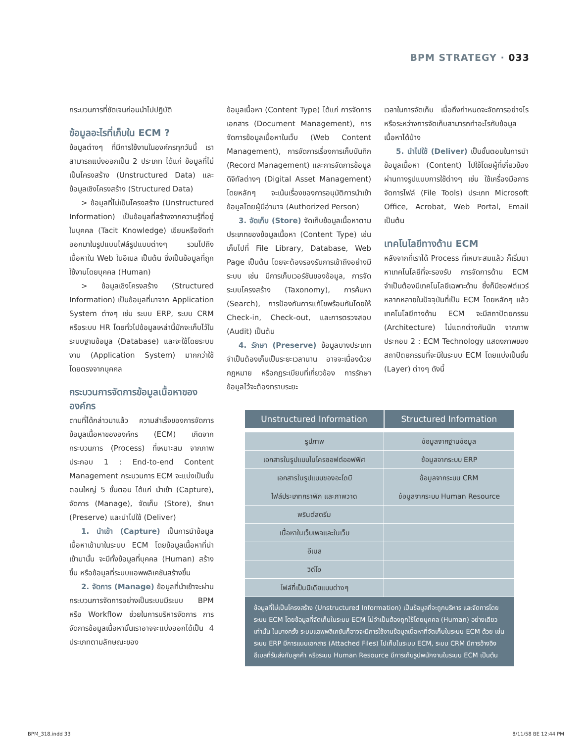BPM STRATEGY · 033
กระบวนการที่ชัดเจนก่อนนำไปปฏิบัติ
ข้อมูลอะไรที่เก็บใน ECM ?
ข้อมูลต่างๆ ที่มีการใช้งานในองค์กรทุกวันนี้ เราสามารถแบ่งออกเป็น 2 ประเภท ได้แก่ ข้อมูลที่ไม่เป็นโครงสร้าง (Unstructured Data) และข้อมูลเชิงโครงสร้าง (Structured Data)
> ข้อมูลที่ไม่เป็นโครงสร้าง (Unstructured Information) เป็นข้อมูลที่สร้างจากความรู้ที่อยู่ในบุคคล (Tacit Knowledge) เขียนหรือจัดทำออกมาในรูปแบบไฟล์รูปแบบต่างๆ รวมไปถึงเนื้อหาใน Web ในอีเมล เป็นต้น ซึ่งเป็นข้อมูลที่ถูกใช้งานโดยบุคคล (Human)
> ข้อมูลเชิงโครงสร้าง (Structured Information) เป็นข้อมูลที่มาจาก Application System ต่างๆ เช่น ระบบ ERP, ระบบ CRM หรือระบบ HR โดยทั่วไปข้อมูลเหล่านี้มักจะเก็บไว้ในระบบฐานข้อมูล (Database) และจะใช้โดยระบบงาน (Application System) มากกว่าใช้โดยตรงจากบุคคล
กระบวนการจัดการข้อมูลเนื้อหาขององค์กร
ตามที่ได้กล่าวมาแล้ว ความสำเร็จของการจัดการข้อมูลเนื้อหาขององค์กร (ECM) เกิดจากกระบวนการ (Process) ที่เหมาะสม จากภาพประกอบ 1 : End-to-end Content Management กระบวนการ ECM จะแบ่งเป็นขั้นตอนใหญ่ 5 ขั้นตอน ได้แก่ นำเข้า (Capture), จัดการ (Manage), จัดเก็บ (Store), รักษา (Preserve) และนำไปใช้ (Deliver)
1. นำเข้า (Capture) เป็นการนำข้อมูลเนื้อหาเข้ามาในระบบ ECM โดยข้อมูลเนื้อหาที่นำเข้ามานั้น จะมีทั้งข้อมูลที่บุคคล (Human) สร้างขึ้น หรือข้อมูลที่ระบบแอพพลิเคชันสร้างขึ้น
2. จัดการ (Manage) ข้อมูลที่นำเข้าจะผ่านกระบวนการจัดการอย่างเป็นระบบมีระบบ BPM หรือ Workflow ช่วยในการบริหารจัดการ การจัดการข้อมูลเนื้อหานั้นเราอาจจะแบ่งออกได้เป็น 4 ประเภทตามลักษณะของ
ข้อมูลเนื้อหา (Content Type) ได้แก่ การจัดการเอกสาร (Document Management), การจัดการข้อมูลเนื้อหาในเว็บ (Web Content Management), การจัดการเรื่องการเก็บบันทึก (Record Management) และการจัดการข้อมูลดิจิทัลต่างๆ (Digital Asset Management) โดยหลักๆ จะเน้นเรื่องของการอนุมัติการนำเข้าข้อมูลโดยผู้มีอำนาจ (Authorized Person)
3. จัดเก็บ (Store) จัดเก็บข้อมูลเนื้อหาตามประเภทของข้อมูลเนื้อหา (Content Type) เช่น เก็บไปที่ File Library, Database, Web Page เป็นต้น โดยจะต้องรองรับการเข้าถึงอย่างมีระบบ เช่น มีการเก็บเวอร์ชันของข้อมูล, การจัดระบบโครงสร้าง (Taxonomy), การค้นหา (Search), การป้องกันการแก้ไขพร้อมกันโดยให้ Check-in, Check-out, และการตรวจสอบ (Audit) เป็นต้น
4. รักษา (Preserve) ข้อมูลบางประเภทจำเป็นต้องเก็บเป็นระยะเวลานาน อาจจะเนื่องด้วยกฎหมาย หรือกฎระเบียบที่เกี่ยวข้อง การรักษาข้อมูลไว้จะต้องทราบระยะ
เวลาในการจัดเก็บ เมื่อถึงกำหนดจะจัดการอย่างไร หรือระหว่างการจัดเก็บสามารถทำอะไรกับข้อมูลเนื้อหาได้บ้าง
5. นำไปใช้ (Deliver) เป็นขั้นตอนในการนำข้อมูลเนื้อหา (Content) ไปใช้โดยผู้ที่เกี่ยวข้อง ผ่านทางรูปแบบการใช้ต่างๆ เช่น ใช้เครื่องมือการจัดการไฟล์ (File Tools) ประเภท Microsoft Office, Acrobat, Web Portal, Email เป็นต้น
เทคโนโลยีทางด้าน ECM
หลังจากที่เราได้ Process ที่เหมาะสมแล้ว ก็เริ่มมาหาเทคโนโลยีที่จะรองรับ การจัดการด้าน ECM จำเป็นต้องมีเทคโนโลยีเฉพาะด้าน ซึ่งก็มีซอฟต์แวร์หลากหลายในปัจจุบันที่เป็น ECM โดยหลักๆ แล้ว เทคโนโลยีทางด้าน ECM จะมีสถาปัตยกรรม (Architecture) ไม่แตกต่างกันนัก จากภาพประกอบ 2 : ECM Technology แสดงภาพของสถาปัตยกรรมที่จะมีในระบบ ECM โดยแบ่งเป็นชั้น (Layer) ต่างๆ ดังนี้
| Unstructured Information | Structured Information |
| --- | --- |
| รูปภาพ | ข้อมูลจากฐานข้อมูล |
| เอกสารในรูปแบบไมโครซอฟต์ออฟฟิศ | ข้อมูลจากระบบ ERP |
| เอกสารในรูปแบบของอะโดบี | ข้อมูลจากระบบ CRM |
| ไฟล์ประเภทกราฟิก และภาพวาด | ข้อมูลจากระบบ Human Resource |
| พรินต์สตรีม | |
| เนื้อหาในเว็บเพจและในเว็บ | |
| อีเมล | |
| วิดีโอ | |
| ไฟล์ที่เป็นมีเดียแบบต่างๆ | |
| ข้อมูลที่ไม่เป็นโครงสร้าง (Unstructured Information) เป็นข้อมูลที่จะถูกบริหาร และจัดการโดยระบบ ECM โดยข้อมูลที่จัดเก็บในระบบ ECM ไม่จำเป็นต้องถูกใช้โดยบุคคล (Human) อย่างเดียวเท่านั้น ในบางครั้ง ระบบแอพพลิเคชันก็อาจจะมีการใช้งานข้อมูลเนื้อหาที่จัดเก็บในระบบ ECM ด้วย เช่น ระบบ ERP มีการแนบเอกสาร (Attached Files) ไปเก็บในระบบ ECM, ระบบ CRM มีการอ้างอิงอีเมลที่รับส่งกับลูกค้า หรือระบบ Human Resource มีการเก็บรูปพนักงานในระบบ ECM เป็นต้น | |
BPM_318.indd 33 8/11/58 BE 12:44 PM